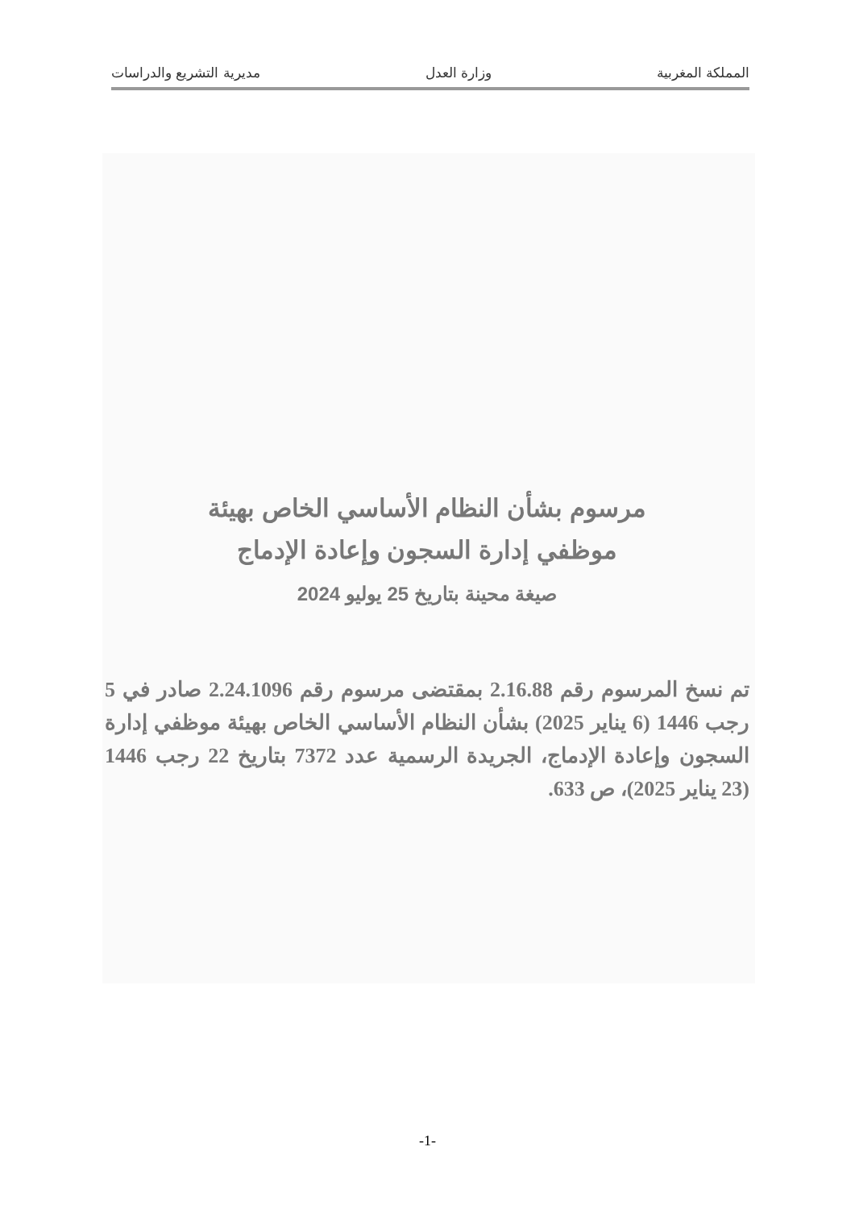المملكة المغربية وزارة العدل مديرية التشريع والدراسات
مرسوم بشأن النظام الأساسي الخاص بهيئة
موظفي إدارة السجون وإعادة الإدماج
صيغة محينة بتاريخ 25 يوليو 2024
تم نسخ المرسوم رقم 2.16.88 بمقتضى مرسوم رقم 2.24.1096 صادر في 5 رجب 1446 (6 يناير 2025) بشأن النظام الأساسي الخاص بهيئة موظفي إدارة السجون وإعادة الإدماج، الجريدة الرسمية عدد 7372 بتاريخ 22 رجب 1446 (23 يناير 2025)، ص 633.
-1-